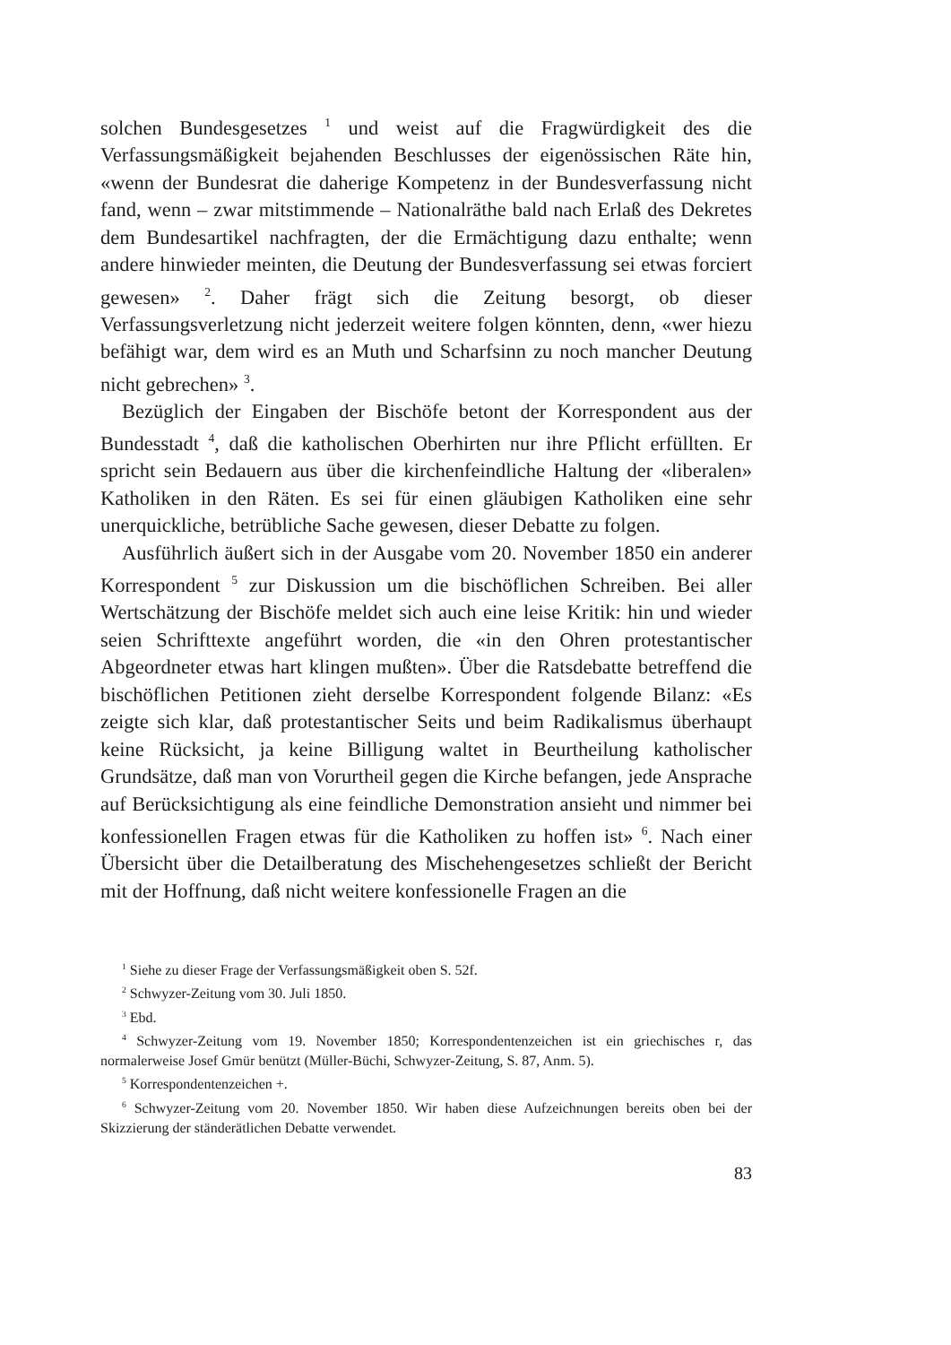solchen Bundesgesetzes <sup>1</sup> und weist auf die Fragwürdigkeit des die Verfassungsmäßigkeit bejahenden Beschlusses der eigenössischen Räte hin, «wenn der Bundesrat die daherige Kompetenz in der Bundesverfassung nicht fand, wenn – zwar mitstimmende – Nationalräthe bald nach Erlaß des Dekretes dem Bundesartikel nachfragten, der die Ermächtigung dazu enthalte; wenn andere hinwieder meinten, die Deutung der Bundesverfassung sei etwas forciert gewesen» <sup>2</sup>. Daher frägt sich die Zeitung besorgt, ob dieser Verfassungsverletzung nicht jederzeit weitere folgen könnten, denn, «wer hiezu befähigt war, dem wird es an Muth und Scharfsinn zu noch mancher Deutung nicht gebrechen» <sup>3</sup>.
Bezüglich der Eingaben der Bischöfe betont der Korrespondent aus der Bundesstadt <sup>4</sup>, daß die katholischen Oberhirten nur ihre Pflicht erfüllten. Er spricht sein Bedauern aus über die kirchenfeindliche Haltung der «liberalen» Katholiken in den Räten. Es sei für einen gläubigen Katholiken eine sehr unerquickliche, betrübliche Sache gewesen, dieser Debatte zu folgen.
Ausführlich äußert sich in der Ausgabe vom 20. November 1850 ein anderer Korrespondent <sup>5</sup> zur Diskussion um die bischöflichen Schreiben. Bei aller Wertschätzung der Bischöfe meldet sich auch eine leise Kritik: hin und wieder seien Schrifttexte angeführt worden, die «in den Ohren protestantischer Abgeordneter etwas hart klingen mußten». Über die Ratsdebatte betreffend die bischöflichen Petitionen zieht derselbe Korrespondent folgende Bilanz: «Es zeigte sich klar, daß protestantischer Seits und beim Radikalismus überhaupt keine Rücksicht, ja keine Billigung waltet in Beurtheilung katholischer Grundsätze, daß man von Vorurtheil gegen die Kirche befangen, jede Ansprache auf Berücksichtigung als eine feindliche Demonstration ansieht und nimmer bei konfessionellen Fragen etwas für die Katholiken zu hoffen ist» <sup>6</sup>. Nach einer Übersicht über die Detailberatung des Mischehengesetzes schließt der Bericht mit der Hoffnung, daß nicht weitere konfessionelle Fragen an die
<sup>1</sup> Siehe zu dieser Frage der Verfassungsmäßigkeit oben S. 52f.
<sup>2</sup> Schwyzer-Zeitung vom 30. Juli 1850.
<sup>3</sup> Ebd.
<sup>4</sup> Schwyzer-Zeitung vom 19. November 1850; Korrespondentenzeichen ist ein griechisches r, das normalerweise Josef Gmür benützt (Müller-Büchi, Schwyzer-Zeitung, S. 87, Anm. 5).
<sup>5</sup> Korrespondentenzeichen +.
<sup>6</sup> Schwyzer-Zeitung vom 20. November 1850. Wir haben diese Aufzeichnungen bereits oben bei der Skizzierung der ständerätlichen Debatte verwendet.
83